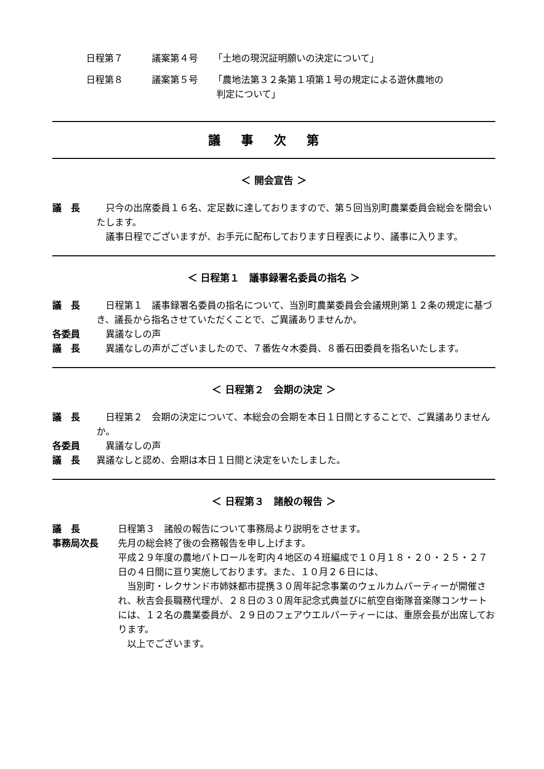日程第７ 議案第４号 「土地の現況証明願いの決定について」
日程第８ 議案第５号 「農地法第３２条第１項第１号の規定による遊休農地の
判定について」
議事次第
＜ 開会宣告 ＞
議　長 　只今の出席委員１６名、定足数に達しておりますので、第５回当別町農業委員会総会を開会いたします。
　議事日程でございますが、お手元に配布しております日程表により、議事に入ります。
＜ 日程第１　議事録署名委員の指名 ＞
議　長 　日程第１　議事録署名委員の指名について、当別町農業委員会会議規則第１２条の規定に基づき、議長から指名させていただくことで、ご異議ありませんか。
各委員 　異議なしの声
議　長 　異議なしの声がございましたので、７番佐々木委員、８番石田委員を指名いたします。
＜ 日程第２　会期の決定 ＞
議　長 　日程第２　会期の決定について、本総会の会期を本日１日間とすることで、ご異議ありませんか。
各委員 　異議なしの声
議　長 異議なしと認め、会期は本日１日間と決定をいたしました。
＜ 日程第３　諸般の報告 ＞
議　長 日程第３　諸般の報告について事務局より説明をさせます。
事務局次長 先月の総会終了後の会務報告を申し上げます。
平成２９年度の農地パトロールを町内４地区の４班編成で１０月１８・２０・２５・２７日の４日間に亘り実施しております。また、１０月２６日には、
　当別町・レクサンド市姉妹都市提携３０周年記念事業のウェルカムパーティーが開催され、秋吉会長職務代理が、２８日の３０周年記念式典並びに航空自衛隊音楽隊コンサートには、１２名の農業委員が、２９日のフェアウエルパーティーには、重原会長が出席しております。
　以上でございます。